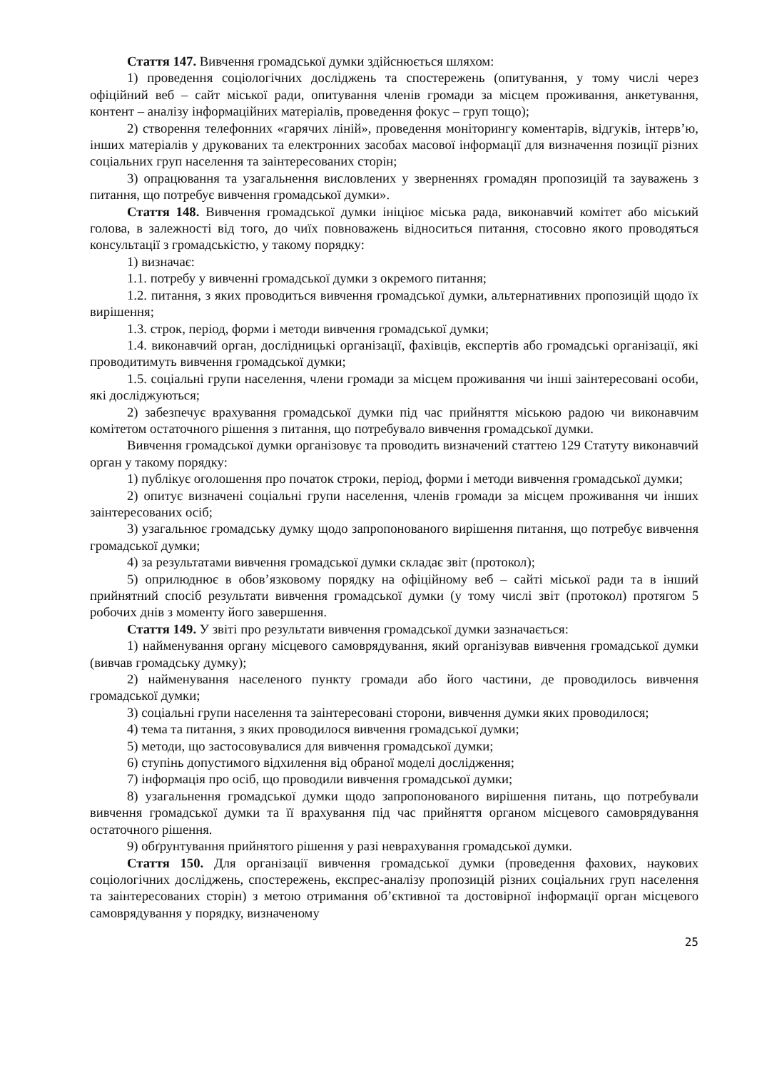Стаття 147. Вивчення громадської думки здійснюється шляхом:
1) проведення соціологічних досліджень та спостережень (опитування, у тому числі через офіційний веб – сайт міської ради, опитування членів громади за місцем проживання, анкетування, контент – аналізу інформаційних матеріалів, проведення фокус – груп тощо);
2) створення телефонних «гарячих ліній», проведення моніторингу коментарів, відгуків, інтерв’ю, інших матеріалів у друкованих та електронних засобах масової інформації для визначення позиції різних соціальних груп населення та заінтересованих сторін;
3) опрацювання та узагальнення висловлених у зверненнях громадян пропозицій та зауважень з питання, що потребує вивчення громадської думки».
Стаття 148. Вивчення громадської думки ініціює міська рада, виконавчий комітет або міський голова, в залежності від того, до чиїх повноважень відноситься питання, стосовно якого проводяться консультації з громадськістю, у такому порядку:
1) визначає:
1.1. потребу у вивченні громадської думки з окремого питання;
1.2. питання, з яких проводиться вивчення громадської думки, альтернативних пропозицій щодо їх вирішення;
1.3. строк, період, форми і методи вивчення громадської думки;
1.4. виконавчий орган, дослідницькі організації, фахівців, експертів або громадські організації, які проводитимуть вивчення громадської думки;
1.5. соціальні групи населення, члени громади за місцем проживання чи інші заінтересовані особи, які досліджуються;
2) забезпечує врахування громадської думки під час прийняття міською радою чи виконавчим комітетом остаточного рішення з питання, що потребувало вивчення громадської думки.
Вивчення громадської думки організовує та проводить визначений статтею 129 Статуту виконавчий орган у такому порядку:
1) публікує оголошення про початок строки, період, форми і методи вивчення громадської думки;
2) опитує визначені соціальні групи населення, членів громади за місцем проживання чи інших заінтересованих осіб;
3) узагальнює громадську думку щодо запропонованого вирішення питання, що потребує вивчення громадської думки;
4) за результатами вивчення громадської думки складає звіт (протокол);
5) оприлюднює в обов’язковому порядку на офіційному веб – сайті міської ради та в інший прийнятний спосіб результати вивчення громадської думки (у тому числі звіт (протокол) протягом 5 робочих днів з моменту його завершення.
Стаття 149. У звіті про результати вивчення громадської думки зазначається:
1) найменування органу місцевого самоврядування, який організував вивчення громадської думки (вивчав громадську думку);
2) найменування населеного пункту громади або його частини, де проводилось вивчення громадської думки;
3) соціальні групи населення та заінтересовані сторони, вивчення думки яких проводилося;
4) тема та питання, з яких проводилося вивчення громадської думки;
5) методи, що застосовувалися для вивчення громадської думки;
6) ступінь допустимого відхилення від обраної моделі дослідження;
7) інформація про осіб, що проводили вивчення громадської думки;
8) узагальнення громадської думки щодо запропонованого вирішення питань, що потребували вивчення громадської думки та її врахування під час прийняття органом місцевого самоврядування остаточного рішення.
9) обґрунтування прийнятого рішення у разі неврахування громадської думки.
Стаття 150. Для організації вивчення громадської думки (проведення фахових, наукових соціологічних досліджень, спостережень, експрес-аналізу пропозицій різних соціальних груп населення та заінтересованих сторін) з метою отримання об’єктивної та достовірної інформації орган місцевого самоврядування у порядку, визначеному
25